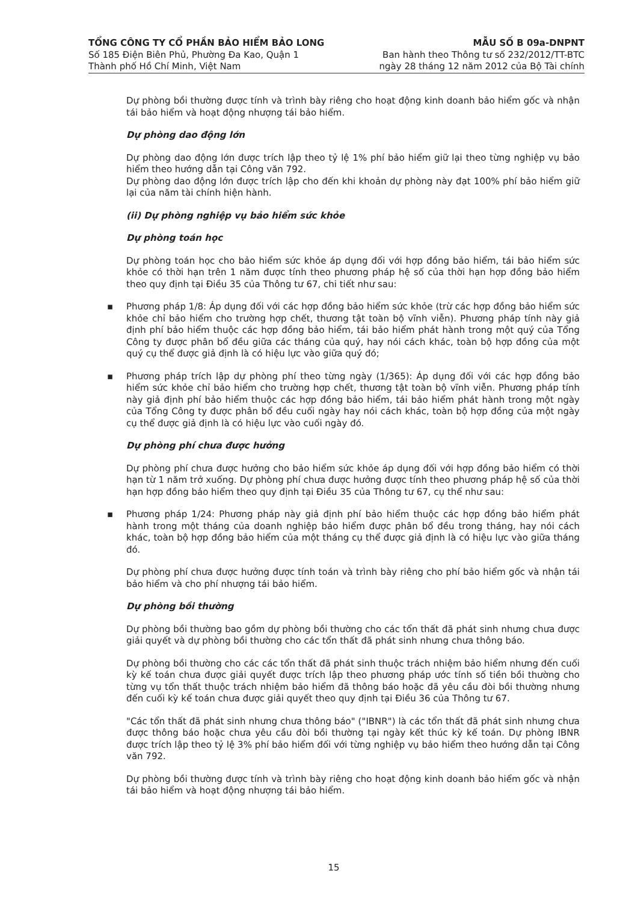TỔNG CÔNG TY CỔ PHẦN BẢO HIỂM BẢO LONG
Số 185 Điện Biên Phủ, Phường Đa Kao, Quận 1
Thành phố Hồ Chí Minh, Việt Nam
MẪU SỐ B 09a-DNPNT
Ban hành theo Thông tư số 232/2012/TT-BTC
ngày 28 tháng 12 năm 2012 của Bộ Tài chính
Dự phòng bồi thường được tính và trình bày riêng cho hoạt động kinh doanh bảo hiểm gốc và nhận tái bảo hiểm và hoạt động nhượng tái bảo hiểm.
Dự phòng dao động lớn
Dự phòng dao động lớn được trích lập theo tỷ lệ 1% phí bảo hiểm giữ lại theo từng nghiệp vụ bảo hiểm theo hướng dẫn tại Công văn 792.
Dự phòng dao động lớn được trích lập cho đến khi khoản dự phòng này đạt 100% phí bảo hiểm giữ lại của năm tài chính hiện hành.
(ii) Dự phòng nghiệp vụ bảo hiểm sức khỏe
Dự phòng toán học
Dự phòng toán học cho bảo hiểm sức khỏe áp dụng đối với hợp đồng bảo hiểm, tái bảo hiểm sức khỏe có thời hạn trên 1 năm được tính theo phương pháp hệ số của thời hạn hợp đồng bảo hiểm theo quy định tại Điều 35 của Thông tư 67, chi tiết như sau:
▪ Phương pháp 1/8: Áp dụng đối với các hợp đồng bảo hiểm sức khỏe (trừ các hợp đồng bảo hiểm sức khỏe chỉ bảo hiểm cho trường hợp chết, thương tật toàn bộ vĩnh viễn). Phương pháp tính này giả định phí bảo hiểm thuộc các hợp đồng bảo hiểm, tái bảo hiểm phát hành trong một quý của Tổng Công ty được phân bổ đều giữa các tháng của quý, hay nói cách khác, toàn bộ hợp đồng của một quý cụ thể được giả định là có hiệu lực vào giữa quý đó;
▪ Phương pháp trích lập dự phòng phí theo từng ngày (1/365): Áp dụng đối với các hợp đồng bảo hiểm sức khỏe chỉ bảo hiểm cho trường hợp chết, thương tật toàn bộ vĩnh viễn. Phương pháp tính này giả định phí bảo hiểm thuộc các hợp đồng bảo hiểm, tái bảo hiểm phát hành trong một ngày của Tổng Công ty được phân bổ đều cuối ngày hay nói cách khác, toàn bộ hợp đồng của một ngày cụ thể được giả định là có hiệu lực vào cuối ngày đó.
Dự phòng phí chưa được hưởng
Dự phòng phí chưa được hưởng cho bảo hiểm sức khỏe áp dụng đối với hợp đồng bảo hiểm có thời hạn từ 1 năm trở xuống. Dự phòng phí chưa được hưởng được tính theo phương pháp hệ số của thời hạn hợp đồng bảo hiểm theo quy định tại Điều 35 của Thông tư 67, cụ thể như sau:
▪ Phương pháp 1/24: Phương pháp này giả định phí bảo hiểm thuộc các hợp đồng bảo hiểm phát hành trong một tháng của doanh nghiệp bảo hiểm được phân bổ đều trong tháng, hay nói cách khác, toàn bộ hợp đồng bảo hiểm của một tháng cụ thể được giả định là có hiệu lực vào giữa tháng đó.
Dự phòng phí chưa được hưởng được tính toán và trình bày riêng cho phí bảo hiểm gốc và nhận tái bảo hiểm và cho phí nhượng tái bảo hiểm.
Dự phòng bồi thường
Dự phòng bồi thường bao gồm dự phòng bồi thường cho các tổn thất đã phát sinh nhưng chưa được giải quyết và dự phòng bồi thường cho các tổn thất đã phát sinh nhưng chưa thông báo.
Dự phòng bồi thường cho các các tổn thất đã phát sinh thuộc trách nhiệm bảo hiểm nhưng đến cuối kỳ kế toán chưa được giải quyết được trích lập theo phương pháp ước tính số tiền bồi thường cho từng vụ tổn thất thuộc trách nhiệm bảo hiểm đã thông báo hoặc đã yêu cầu đòi bồi thường nhưng đến cuối kỳ kế toán chưa được giải quyết theo quy định tại Điều 36 của Thông tư 67.
"Các tổn thất đã phát sinh nhưng chưa thông báo" ("IBNR") là các tổn thất đã phát sinh nhưng chưa được thông báo hoặc chưa yêu cầu đòi bồi thường tại ngày kết thúc kỳ kế toán. Dự phòng IBNR được trích lập theo tỷ lệ 3% phí bảo hiểm đối với từng nghiệp vụ bảo hiểm theo hướng dẫn tại Công văn 792.
Dự phòng bồi thường được tính và trình bày riêng cho hoạt động kinh doanh bảo hiểm gốc và nhận tái bảo hiểm và hoạt động nhượng tái bảo hiểm.
15